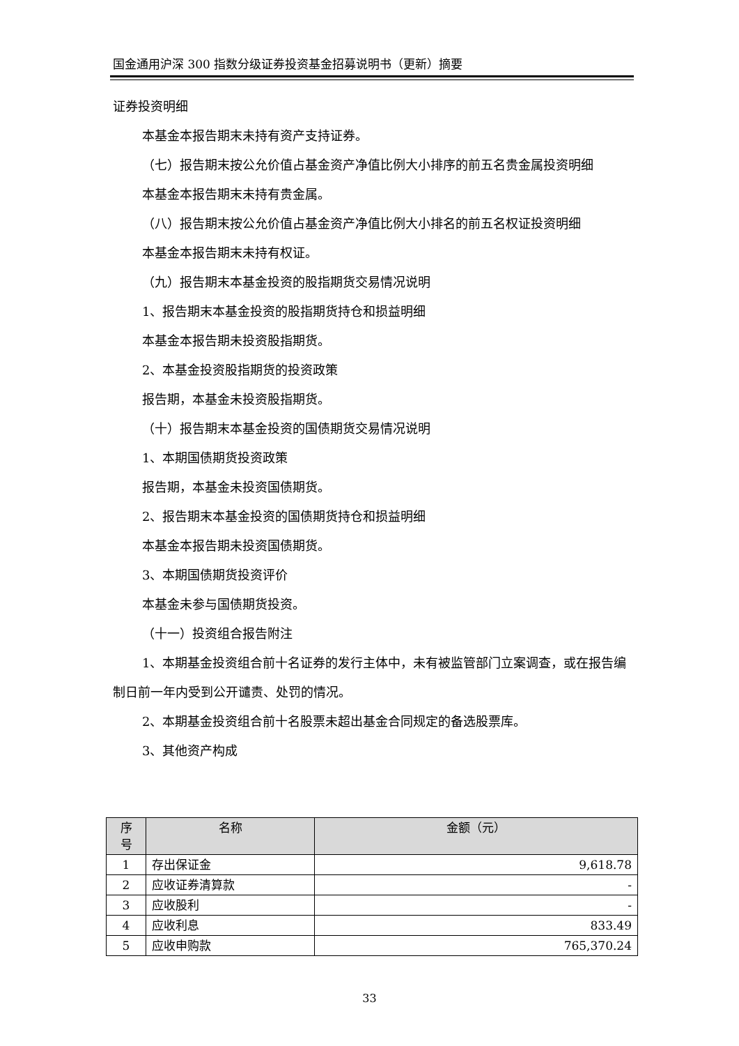国金通用沪深 300 指数分级证券投资基金招募说明书（更新）摘要
证券投资明细
本基金本报告期末未持有资产支持证券。
（七）报告期末按公允价值占基金资产净值比例大小排序的前五名贵金属投资明细
本基金本报告期末未持有贵金属。
（八）报告期末按公允价值占基金资产净值比例大小排名的前五名权证投资明细
本基金本报告期末未持有权证。
（九）报告期末本基金投资的股指期货交易情况说明
1、报告期末本基金投资的股指期货持仓和损益明细
本基金本报告期未投资股指期货。
2、本基金投资股指期货的投资政策
报告期，本基金未投资股指期货。
（十）报告期末本基金投资的国债期货交易情况说明
1、本期国债期货投资政策
报告期，本基金未投资国债期货。
2、报告期末本基金投资的国债期货持仓和损益明细
本基金本报告期未投资国债期货。
3、本期国债期货投资评价
本基金未参与国债期货投资。
（十一）投资组合报告附注
1、本期基金投资组合前十名证券的发行主体中，未有被监管部门立案调查，或在报告编制日前一年内受到公开谴责、处罚的情况。
2、本期基金投资组合前十名股票未超出基金合同规定的备选股票库。
3、其他资产构成
| 序 号 | 名称 | 金额（元） |
| --- | --- | --- |
| 1 | 存出保证金 | 9,618.78 |
| 2 | 应收证券清算款 | - |
| 3 | 应收股利 | - |
| 4 | 应收利息 | 833.49 |
| 5 | 应收申购款 | 765,370.24 |
33